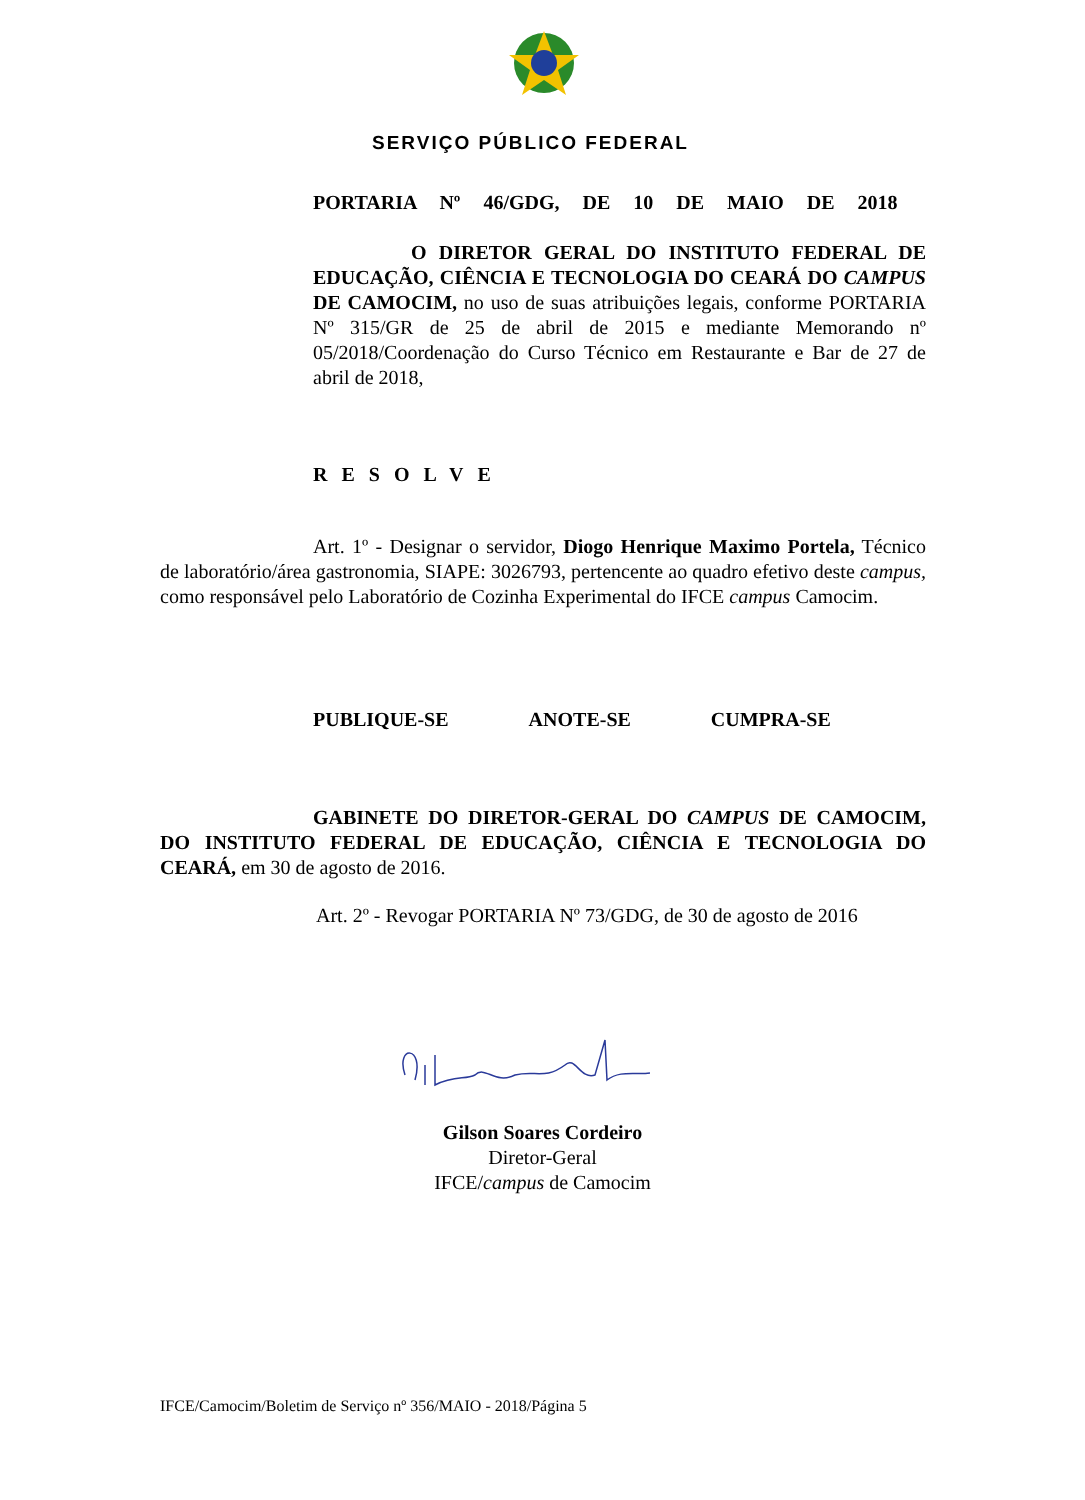SERVIÇO PÚBLICO FEDERAL
PORTARIA Nº 46/GDG, DE 10 DE MAIO DE 2018
O DIRETOR GERAL DO INSTITUTO FEDERAL DE EDUCAÇÃO, CIÊNCIA E TECNOLOGIA DO CEARÁ DO CAMPUS DE CAMOCIM, no uso de suas atribuições legais, conforme PORTARIA Nº 315/GR de 25 de abril de 2015 e mediante Memorando nº 05/2018/Coordenação do Curso Técnico em Restaurante e Bar de 27 de abril de 2018,
RESOLVE
Art. 1º - Designar o servidor, Diogo Henrique Maximo Portela, Técnico de laboratório/área gastronomia, SIAPE: 3026793, pertencente ao quadro efetivo deste campus, como responsável pelo Laboratório de Cozinha Experimental do IFCE campus Camocim.
PUBLIQUE-SE ANOTE-SE CUMPRA-SE
GABINETE DO DIRETOR-GERAL DO CAMPUS DE CAMOCIM, DO INSTITUTO FEDERAL DE EDUCAÇÃO, CIÊNCIA E TECNOLOGIA DO CEARÁ, em 30 de agosto de 2016.
Art. 2º - Revogar PORTARIA Nº 73/GDG, de 30 de agosto de 2016
Gilson Soares Cordeiro
Diretor-Geral
IFCE/campus de Camocim
IFCE/Camocim/Boletim de Serviço nº 356/MAIO - 2018/Página 5